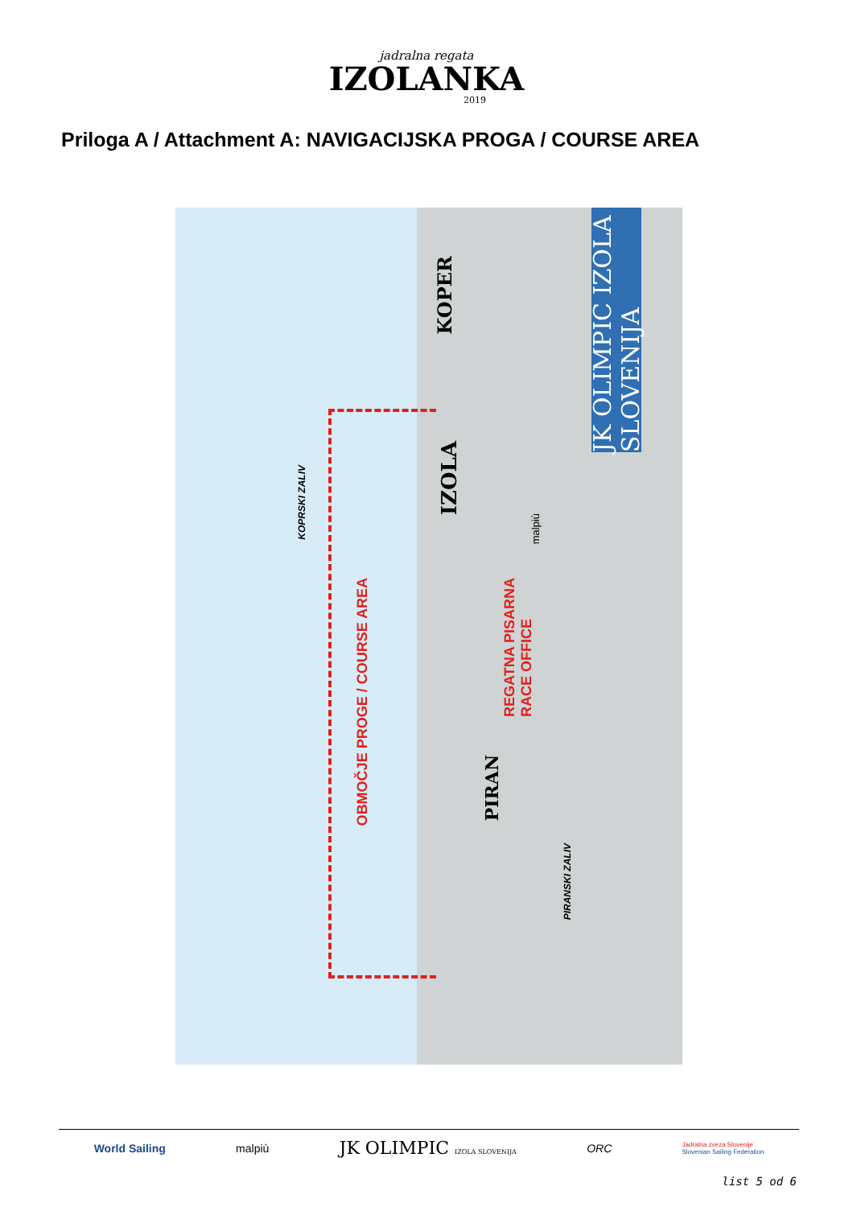jadralna regata
IZOLANKA
2019
Priloga A / Attachment A: NAVIGACIJSKA PROGA / COURSE AREA
JK OLIMPIC IZOLA SLOVENIJA
KOPER
IZOLA
PIRAN
KOPRSKI ZALIV
PIRANSKI ZALIV
OBMOČJE PROGE / COURSE AREA
REGATNA PISARNA
RACE OFFICE
malpiù
World Sailing malpiù JK OLIMPIC IZOLA SLOVENIJA ORC Jadralna zveza Slovenije
Slovenian Sailing Federation
list 5 od 6